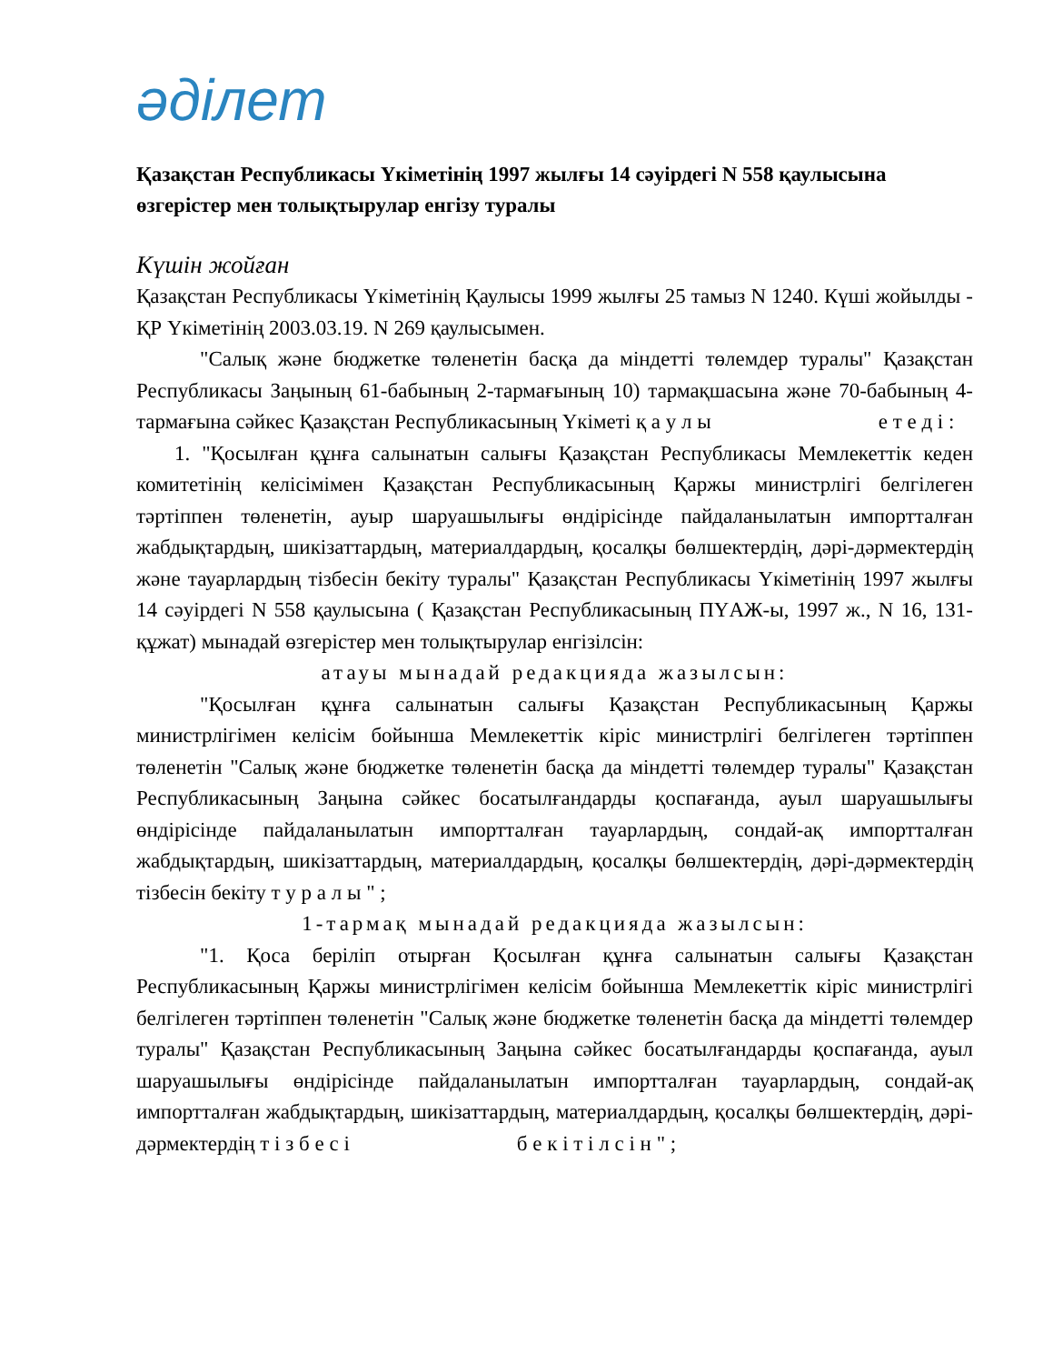әділет
Қазақстан Республикасы Үкіметінің 1997 жылғы 14 сәуірдегі N 558 қаулысына өзгерістер мен толықтырулар енгізу туралы
Күшін жойған
Қазақстан Республикасы Үкіметінің Қаулысы 1999 жылғы 25 тамыз N 1240. Күші жойылды - ҚР Үкіметінің 2003.03.19. N 269 қаулысымен.
"Салық және бюджетке төленетін басқа да міндетті төлемдер туралы" Қазақстан Республикасы Заңының 61-бабының 2-тармағының 10) тармақшасына және 70-бабының 4-тармағына сәйкес Қазақстан Республикасының Үкіметі қ а у л ы е т е д і :
1. "Қосылған құнға салынатын салығы Қазақстан Республикасы Мемлекеттік кеден комитетінің келісімімен Қазақстан Республикасының Қаржы министрлігі белгілеген тәртіппен төленетін, ауыр шаруашылығы өндірісінде пайдаланылатын импортталған жабдықтардың, шикізаттардың, материалдардың, қосалқы бөлшектердің, дәрі-дәрмектердің және тауарлардың тізбесін бекіту туралы" Қазақстан Республикасы Үкіметінің 1997 жылғы 14 сәуірдегі N 558 қаулысына ( Қазақстан Республикасының ПҮАЖ-ы, 1997 ж., N 16, 131-құжат) мынадай өзгерістер мен толықтырулар енгізілсін:
атауы мынадай редакцияда жазылсын:
"Қосылған құнға салынатын салығы Қазақстан Республикасының Қаржы министрлігімен келісім бойынша Мемлекеттік кіріс министрлігі белгілеген тәртіппен төленетін "Салық және бюджетке төленетін басқа да міндетті төлемдер туралы" Қазақстан Республикасының Заңына сәйкес босатылғандарды қоспағанда, ауыл шаруашылығы өндірісінде пайдаланылатын импортталған тауарлардың, сондай-ақ импортталған жабдықтардың, шикізаттардың, материалдардың, қосалқы бөлшектердің, дәрі-дәрмектердің тізбесін бекіту т у р а л ы " ;
1-тармақ мынадай редакцияда жазылсын:
"1. Қоса беріліп отырған Қосылған құнға салынатын салығы Қазақстан Республикасының Қаржы министрлігімен келісім бойынша Мемлекеттік кіріс министрлігі белгілеген тәртіппен төленетін "Салық және бюджетке төленетін басқа да міндетті төлемдер туралы" Қазақстан Республикасының Заңына сәйкес босатылғандарды қоспағанда, ауыл шаруашылығы өндірісінде пайдаланылатын импортталған тауарлардың, сондай-ақ импортталған жабдықтардың, шикізаттардың, материалдардың, қосалқы бөлшектердің, дәрі-дәрмектердің т і з б е с і б е к і т і л с і н " ;